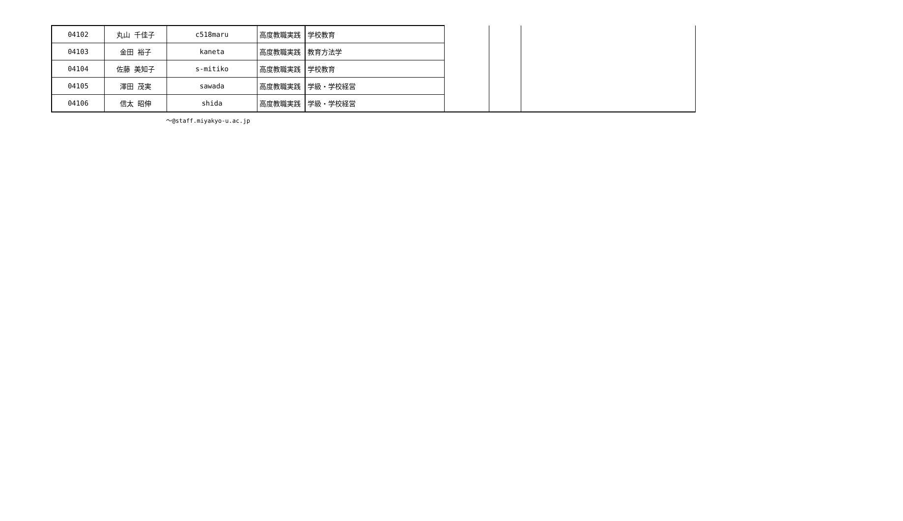| 04102 | 丸山 千佳子 | c518maru | 高度教職実践 | 学校教育 | | | |
| 04103 | 金田 裕子 | kaneta | 高度教職実践 | 教育方法学 | | | |
| 04104 | 佐藤 美知子 | s-mitiko | 高度教職実践 | 学校教育 | | | |
| 04105 | 澤田 茂実 | sawada | 高度教職実践 | 学級・学校経営 | | | |
| 04106 | 信太 昭伸 | shida | 高度教職実践 | 学級・学校経営 | | | |
～@staff.miyakyo-u.ac.jp